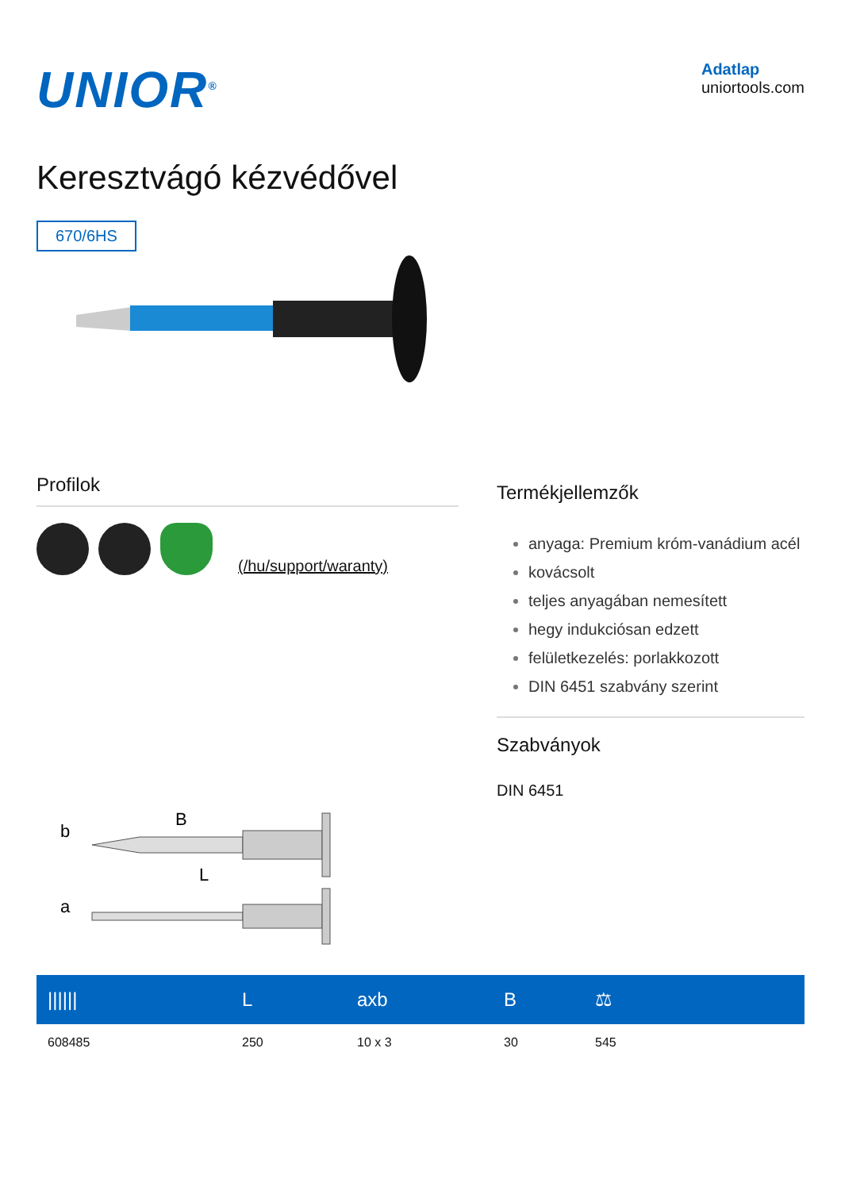UNIOR<sup>®</sup>
Adatlap
uniortools.com
Keresztvágó kézvédővel
670/6HS
Profilok
(/hu/support/waranty)
b
B
L
a
Termékjellemzők
anyaga: Premium króm-vanádium acél
kovácsolt
teljes anyagában nemesített
hegy indukciósan edzett
felületkezelés: porlakkozott
DIN 6451 szabvány szerint
Szabványok
DIN 6451
| ////// | L | axb | B | ⚖ |
| --- | --- | --- | --- | --- |
| 608485 | 250 | 10 x 3 | 30 | 545 |